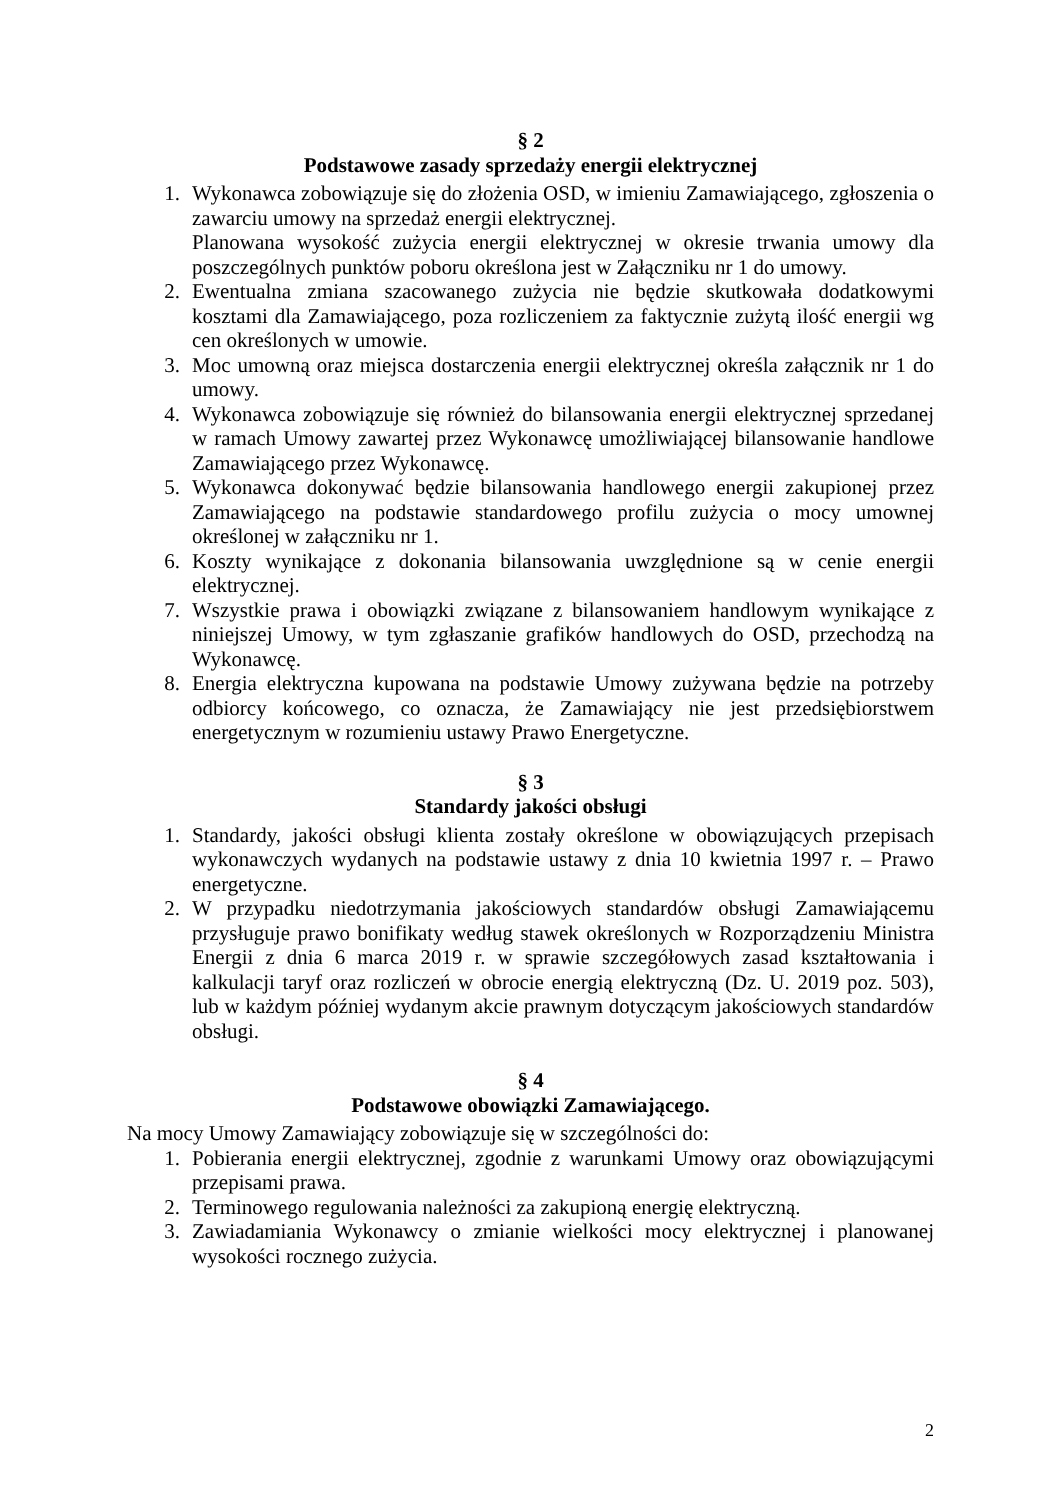§ 2
Podstawowe zasady sprzedaży energii elektrycznej
1. Wykonawca zobowiązuje się do złożenia OSD, w imieniu Zamawiającego, zgłoszenia o zawarciu umowy na sprzedaż energii elektrycznej.
Planowana wysokość zużycia energii elektrycznej w okresie trwania umowy dla poszczególnych punktów poboru określona jest w Załączniku nr 1 do umowy.
2. Ewentualna zmiana szacowanego zużycia nie będzie skutkowała dodatkowymi kosztami dla Zamawiającego, poza rozliczeniem za faktycznie zużytą ilość energii wg cen określonych w umowie.
3. Moc umowną oraz miejsca dostarczenia energii elektrycznej określa załącznik nr 1 do umowy.
4. Wykonawca zobowiązuje się również do bilansowania energii elektrycznej sprzedanej w ramach Umowy zawartej przez Wykonawcę umożliwiającej bilansowanie handlowe Zamawiającego przez Wykonawcę.
5. Wykonawca dokonywać będzie bilansowania handlowego energii zakupionej przez Zamawiającego na podstawie standardowego profilu zużycia o mocy umownej określonej w załączniku nr 1.
6. Koszty wynikające z dokonania bilansowania uwzględnione są w cenie energii elektrycznej.
7. Wszystkie prawa i obowiązki związane z bilansowaniem handlowym wynikające z niniejszej Umowy, w tym zgłaszanie grafików handlowych do OSD, przechodzą na Wykonawcę.
8. Energia elektryczna kupowana na podstawie Umowy zużywana będzie na potrzeby odbiorcy końcowego, co oznacza, że Zamawiający nie jest przedsiębiorstwem energetycznym w rozumieniu ustawy Prawo Energetyczne.
§ 3
Standardy jakości obsługi
1. Standardy, jakości obsługi klienta zostały określone w obowiązujących przepisach wykonawczych wydanych na podstawie ustawy z dnia 10 kwietnia 1997 r. – Prawo energetyczne.
2. W przypadku niedotrzymania jakościowych standardów obsługi Zamawiającemu przysługuje prawo bonifikaty według stawek określonych w Rozporządzeniu Ministra Energii z dnia 6 marca 2019 r. w sprawie szczegółowych zasad kształtowania i kalkulacji taryf oraz rozliczeń w obrocie energią elektryczną (Dz. U. 2019 poz. 503), lub w każdym później wydanym akcie prawnym dotyczącym jakościowych standardów obsługi.
§ 4
Podstawowe obowiązki Zamawiającego.
Na mocy Umowy Zamawiający zobowiązuje się w szczególności do:
1. Pobierania energii elektrycznej, zgodnie z warunkami Umowy oraz obowiązującymi przepisami prawa.
2. Terminowego regulowania należności za zakupioną energię elektryczną.
3. Zawiadamiania Wykonawcy o zmianie wielkości mocy elektrycznej i planowanej wysokości rocznego zużycia.
2